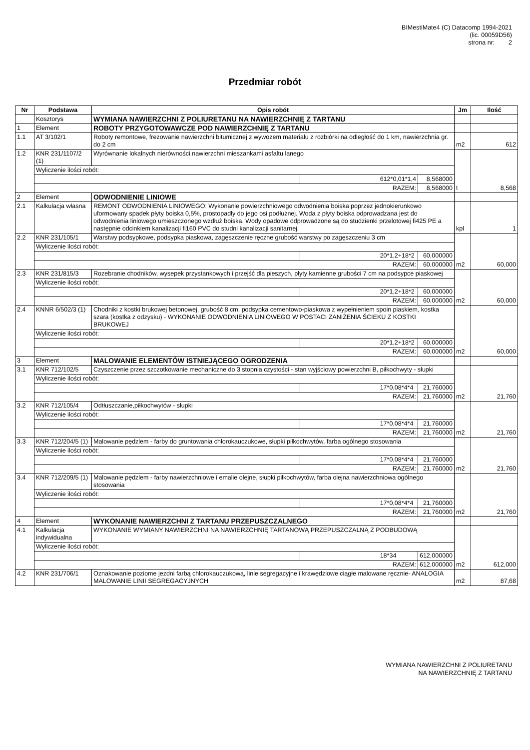BIMestiMate4 (C) Datacomp 1994-2021
(lic. 00059D56)
strona nr: 2
Przedmiar robót
| Nr | Podstawa | Opis robót | | | Jm | Ilość |
| --- | --- | --- | --- | --- | --- | --- |
| | Kosztorys | WYMIANA NAWIERZCHNI Z POLIURETANU NA NAWIERZCHNIĘ Z TARTANU | | | | |
| 1 | Element | ROBOTY PRZYGOTOWAWCZE POD NAWIERZCHNIĘ Z TARTANU | | | | |
| 1.1 | AT 3/102/1 | Roboty remontowe, frezowanie nawierzchni bitumicznej z wywozem materiału z rozbiórki na odległość do 1 km, nawierzchnia gr. do 2 cm | | | m2 | 612 |
| 1.2 | KNR 231/1107/2 (1) | Wyrównanie lokalnych nierówności nawierzchni mieszankami asfaltu lanego | | | t | 8,568 |
| | Wyliczenie ilości robót: | | | | | |
| | | | 612*0,01*1,4 | 8,568000 | | |
| | RAZEM: | | | 8,568000 | | |
| 2 | Element | ODWODNIENIE LINIOWE | | | | |
| 2.1 | Kalkulacja własna | REMONT ODWODNIENIA LINIOWEGO: Wykonanie powierzchniowego odwodnienia boiska poprzez jednokierunkowo uformowany spadek płyty boiska 0,5%, prostopadły do jego osi podłużnej. Woda z płyty boiska odprowadzana jest do odwodnienia liniowego umieszczonego wzdłuż boiska. Wody opadowe odprowadzone są do studzienki przelotowej fi425 PE a następnie odcinkiem kanalizacji fi160 PVC do studni kanalizacji sanitarnej. | | | kpl | 1 |
| 2.2 | KNR 231/105/1 | Warstwy podsypkowe, podsypka piaskowa, zagęszczenie ręczne grubość warstwy po zagęszczeniu 3 cm | | | m2 | 60,000 |
| | Wyliczenie ilości robót: | | | | | |
| | | | 20*1,2+18*2 | 60,000000 | | |
| | RAZEM: | | | 60,000000 | | |
| 2.3 | KNR 231/815/3 | Rozebranie chodników, wysepek przystankowych i przejść dla pieszych, płyty kamienne grubości 7 cm na podsypce piaskowej | | | m2 | 60,000 |
| | Wyliczenie ilości robót: | | | | | |
| | | | 20*1,2+18*2 | 60,000000 | | |
| | RAZEM: | | | 60,000000 | | |
| 2.4 | KNNR 6/502/3 (1) | Chodniki z kostki brukowej betonowej, grubość 8 cm, podsypka cementowo-piaskowa z wypełnieniem spoin piaskiem, kostka szara (kostka z odzysku) - WYKONANIE ODWODNIENIA LINIOWEGO W POSTACI ZANIŻENIA ŚCIEKU Z KOSTKI BRUKOWEJ | | | m2 | 60,000 |
| | Wyliczenie ilości robót: | | | | | |
| | | | 20*1,2+18*2 | 60,000000 | | |
| | RAZEM: | | | 60,000000 | | |
| 3 | Element | MALOWANIE ELEMENTÓW ISTNIEJĄCEGO OGRODZENIA | | | | |
| 3.1 | KNR 712/102/5 | Czyszczenie przez szczotkowanie mechaniczne do 3 stopnia czystości - stan wyjściowy powierzchni B, piłkochwyty - słupki | | | m2 | 21,760 |
| | Wyliczenie ilości robót: | | | | | |
| | | | 17*0,08*4*4 | 21,760000 | | |
| | RAZEM: | | | 21,760000 | | |
| 3.2 | KNR 712/105/4 | Odtłuszczanie,piłkochwytów - słupki | | | m2 | 21,760 |
| | Wyliczenie ilości robót: | | | | | |
| | | | 17*0,08*4*4 | 21,760000 | | |
| | RAZEM: | | | 21,760000 | | |
| 3.3 | KNR 712/204/5 (1) | Malowanie pędzlem - farby do gruntowania chlorokauczukowe, słupki piłkochwytów, farba ogólnego stosowania | | | m2 | 21,760 |
| | Wyliczenie ilości robót: | | | | | |
| | | | 17*0,08*4*4 | 21,760000 | | |
| | RAZEM: | | | 21,760000 | | |
| 3.4 | KNR 712/209/5 (1) | Malowanie pędzlem - farby nawierzchniowe i emalie olejne, słupki piłkochwytów, farba olejna nawierzchniowa ogólnego stosowania | | | m2 | 21,760 |
| | Wyliczenie ilości robót: | | | | | |
| | | | 17*0,08*4*4 | 21,760000 | | |
| | RAZEM: | | | 21,760000 | | |
| 4 | Element | WYKONANIE NAWIERZCHNI Z TARTANU PRZEPUSZCZALNEGO | | | | |
| 4.1 | Kalkulacja indywidualna | WYKONANIE WYMIANY NAWIERZCHNI NA NAWIERZCHNIĘ TARTANOWĄ PRZEPUSZCZALNĄ Z PODBUDOWĄ | | | m2 | 612,000 |
| | Wyliczenie ilości robót: | | | | | |
| | | | 18*34 | 612,000000 | | |
| | RAZEM: | | | 612,000000 | | |
| 4.2 | KNR 231/706/1 | Oznakowanie poziome jezdni farbą chlorokauczukową, linie segregacyjne i krawędziowe ciągłe malowane ręcznie- ANALOGIA MALOWANIE LINII SEGREGACYJNYCH | | | m2 | 87,68 |
WYMIANA NAWIERZCHNI Z POLIURETANU
NA NAWIERZCHNIĘ Z TARTANU